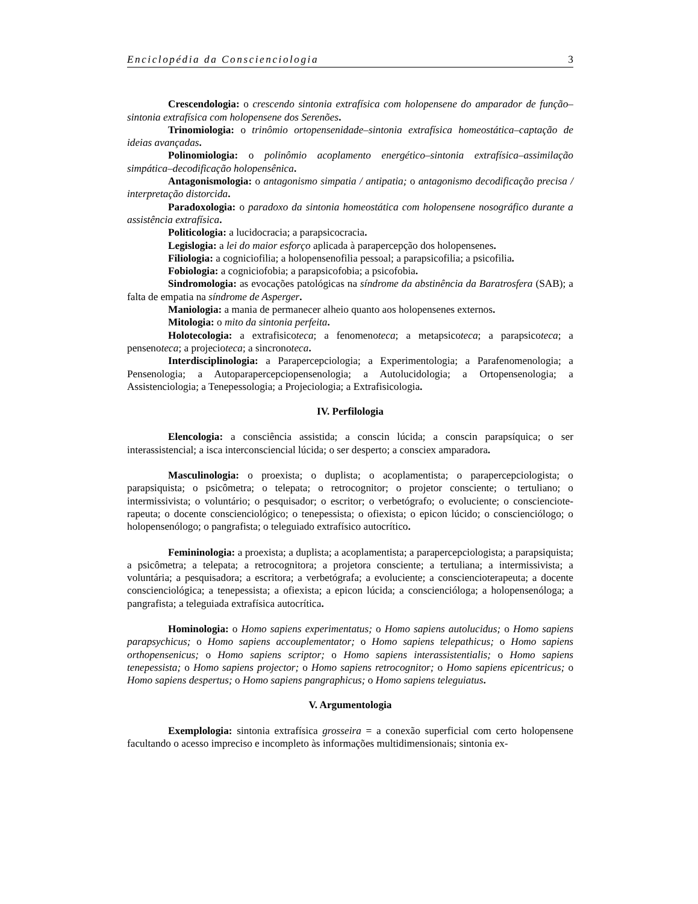Enciclopédia da Conscienciologia 3
Crescendologia: o crescendo sintonia extrafísica com holopensene do amparador de função–sintonia extrafísica com holopensene dos Serenões.
Trinomiologia: o trinômio ortopensenidade–sintonia extrafísica homeostática–captação de ideias avançadas.
Polinomiologia: o polinômio acoplamento energético–sintonia extrafísica–assimilação simpática–decodificação holopensênica.
Antagonismologia: o antagonismo simpatia / antipatia; o antagonismo decodificação precisa / interpretação distorcida.
Paradoxologia: o paradoxo da sintonia homeostática com holopensene nosográfico durante a assistência extrafísica.
Politicologia: a lucidocracia; a parapsicocracia.
Legislogia: a lei do maior esforço aplicada à parapercepção dos holopensenes.
Filiologia: a cogniciofilia; a holopensenofilia pessoal; a parapsicofilia; a psicofilia.
Fobiologia: a cogniciofobia; a parapsicofobia; a psicofobia.
Sindromologia: as evocações patológicas na síndrome da abstinência da Baratrosfera (SAB); a falta de empatia na síndrome de Asperger.
Maniologia: a mania de permanecer alheio quanto aos holopensenes externos.
Mitologia: o mito da sintonia perfeita.
Holotecologia: a extrafisicoteca; a fenomenoteca; a metapsicoteca; a parapsicoteca; a pensenoteca; a projecioteca; a sincronoteca.
Interdisciplinologia: a Parapercepciologia; a Experimentologia; a Parafenomenologia; a Pensenologia; a Autoparapercepciopensenologia; a Autolucidologia; a Ortopensenologia; a Assistenciologia; a Tenepessologia; a Projeciologia; a Extrafisicologia.
IV. Perfilologia
Elencologia: a consciência assistida; a conscin lúcida; a conscin parapsíquica; o ser interassistencial; a isca interconsciencial lúcida; o ser desperto; a consciex amparadora.
Masculinologia: o proexista; o duplista; o acoplamentista; o parapercepciologista; o parapsiquista; o psicômetra; o telepata; o retrocognitor; o projetor consciente; o tertuliano; o intermissivista; o voluntário; o pesquisador; o escritor; o verbetógrafo; o evoluciente; o conscienciote­rapeuta; o docente conscienciológico; o tenepessista; o ofiexista; o epicon lúcido; o conscienciólogo; o holopensenólogo; o pangrafista; o teleguiado extrafísico autocrítico.
Femininologia: a proexista; a duplista; a acoplamentista; a parapercepciologista; a parapsiquista; a psicômetra; a telepata; a retrocognitora; a projetora consciente; a tertuliana; a intermissivista; a voluntária; a pesquisadora; a escritora; a verbetógrafa; a evoluciente; a conscienciote­rapeuta; a docente conscienciológica; a tenepessista; a ofiexista; a epicon lúcida; a conscienció­loga; a holopensenóloga; a pangrafista; a teleguiada extrafísica autocrítica.
Hominologia: o Homo sapiens experimentatus; o Homo sapiens autolucidus; o Homo sapiens parapsychicus; o Homo sapiens accouplementator; o Homo sapiens telepathicus; o Homo sapiens orthopensenicus; o Homo sapiens scriptor; o Homo sapiens interassistentialis; o Homo sapiens tenepessista; o Homo sapiens projector; o Homo sapiens retrocognitor; o Homo sapiens epicentricus; o Homo sapiens despertus; o Homo sapiens pangraphicus; o Homo sapiens teleguiatus.
V. Argumentologia
Exemplologia: sintonia extrafísica grosseira = a conexão superficial com certo holopensene facultando o acesso impreciso e incompleto às informações multidimensionais; sintonia ex-